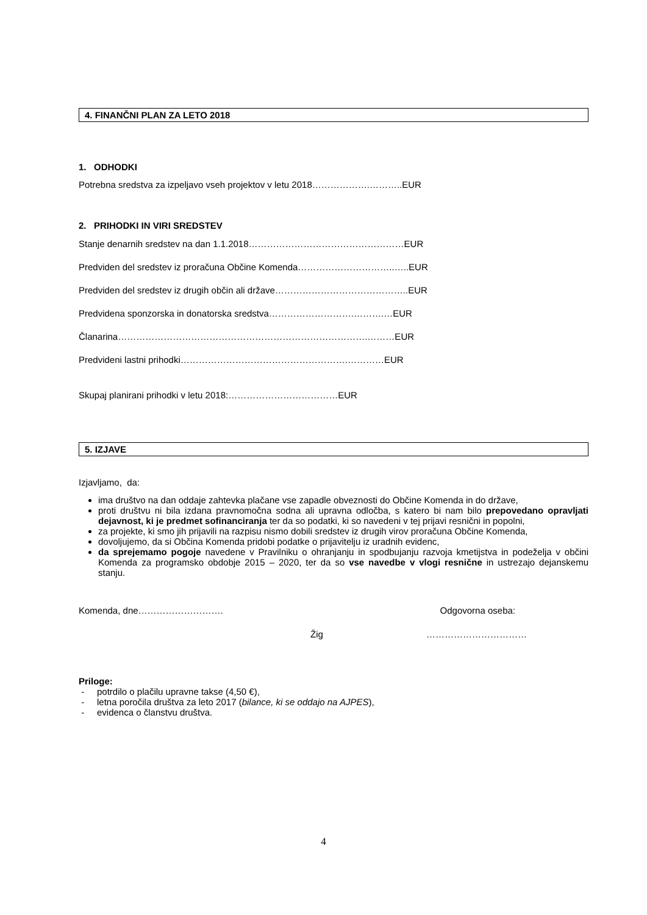4. FINANČNI PLAN ZA LETO 2018
1. ODHODKI
Potrebna sredstva za izpeljavo vseh projektov v letu 2018……………….………..EUR
2. PRIHODKI IN VIRI SREDSTEV
Stanje denarnih sredstev na dan 1.1.2018……………………………………………EUR
Predviden del sredstev iz proračuna Občine Komenda…………………………..…..EUR
Predviden del sredstev iz drugih občin ali države……………………………………..EUR
Predvidena sponzorska in donatorska sredstva……………………….……….…EUR
Članarina……………………………………………………………………….………EUR
Predvideni lastni prihodki……………………………………………….…………EUR
Skupaj planirani prihodki v letu 2018:………………………………EUR
5. IZJAVE
Izjavljamo, da:
ima društvo na dan oddaje zahtevka plačane vse zapadle obveznosti do Občine Komenda in do države,
proti društvu ni bila izdana pravnomočna sodna ali upravna odločba, s katero bi nam bilo prepovedano opravljati dejavnost, ki je predmet sofinanciranja ter da so podatki, ki so navedeni v tej prijavi resnični in popolni,
za projekte, ki smo jih prijavili na razpisu nismo dobili sredstev iz drugih virov proračuna Občine Komenda,
dovoljujemo, da si Občina Komenda pridobi podatke o prijavitelju iz uradnih evidenc,
da sprejemamo pogoje navedene v Pravilniku o ohranjanju in spodbujanju razvoja kmetijstva in podeželja v občini Komenda za programsko obdobje 2015 – 2020, ter da so vse navedbe v vlogi resnične in ustrezajo dejanskemu stanju.
Komenda, dne………………………. Odgovorna oseba:
Žig ……………………………
Priloge:
- potrdilo o plačilu upravne takse (4,50 €),
- letna poročila društva za leto 2017 (bilance, ki se oddajo na AJPES),
- evidenca o članstvu društva.
4